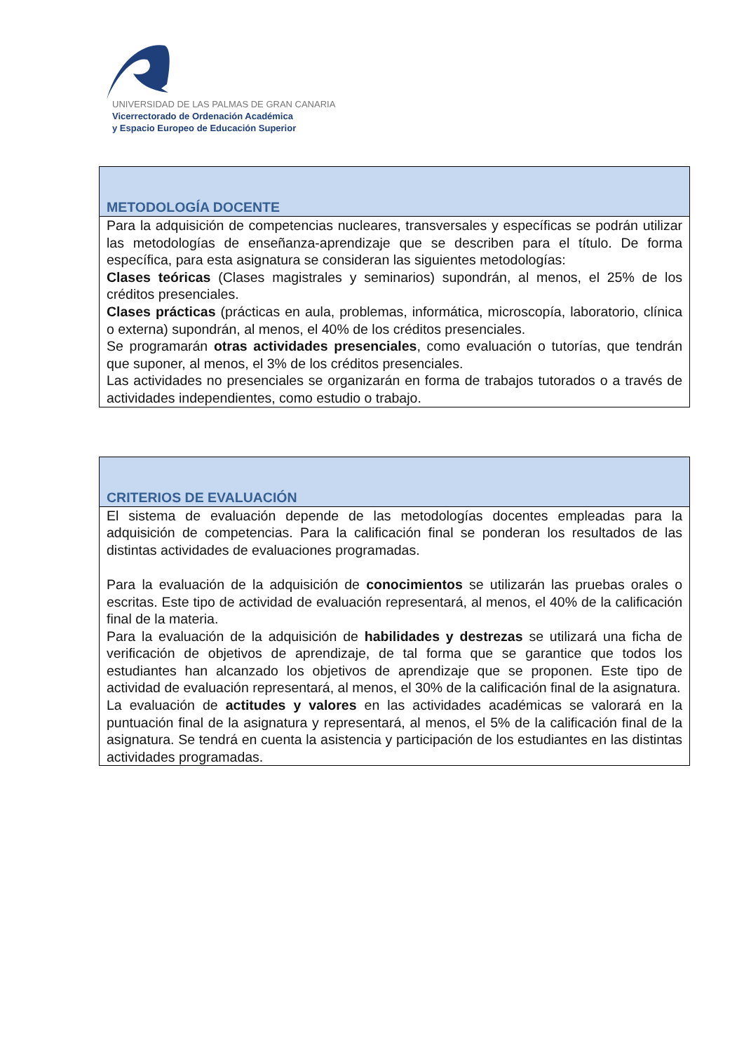UNIVERSIDAD DE LAS PALMAS DE GRAN CANARIA
Vicerrectorado de Ordenación Académica
y Espacio Europeo de Educación Superior
| METODOLOGÍA DOCENTE |
| Para la adquisición de competencias nucleares, transversales y específicas se podrán utilizar las metodologías de enseñanza-aprendizaje que se describen para el título. De forma específica, para esta asignatura se consideran las siguientes metodologías: Clases teóricas (Clases magistrales y seminarios) supondrán, al menos, el 25% de los créditos presenciales. Clases prácticas (prácticas en aula, problemas, informática, microscopía, laboratorio, clínica o externa) supondrán, al menos, el 40% de los créditos presenciales. Se programarán otras actividades presenciales , como evaluación o tutorías, que tendrán que suponer, al menos, el 3% de los créditos presenciales. Las actividades no presenciales se organizarán en forma de trabajos tutorados o a través de actividades independientes, como estudio o trabajo. |
| CRITERIOS DE EVALUACIÓN |
| El sistema de evaluación depende de las metodologías docentes empleadas para la adquisición de competencias. Para la calificación final se ponderan los resultados de las distintas actividades de evaluaciones programadas. Para la evaluación de la adquisición de conocimientos se utilizarán las pruebas orales o escritas. Este tipo de actividad de evaluación representará, al menos, el 40% de la calificación final de la materia. Para la evaluación de la adquisición de habilidades y destrezas se utilizará una ficha de verificación de objetivos de aprendizaje, de tal forma que se garantice que todos los estudiantes han alcanzado los objetivos de aprendizaje que se proponen. Este tipo de actividad de evaluación representará, al menos, el 30% de la calificación final de la asignatura. La evaluación de actitudes y valores en las actividades académicas se valorará en la puntuación final de la asignatura y representará, al menos, el 5% de la calificación final de la asignatura. Se tendrá en cuenta la asistencia y participación de los estudiantes en las distintas actividades programadas. |